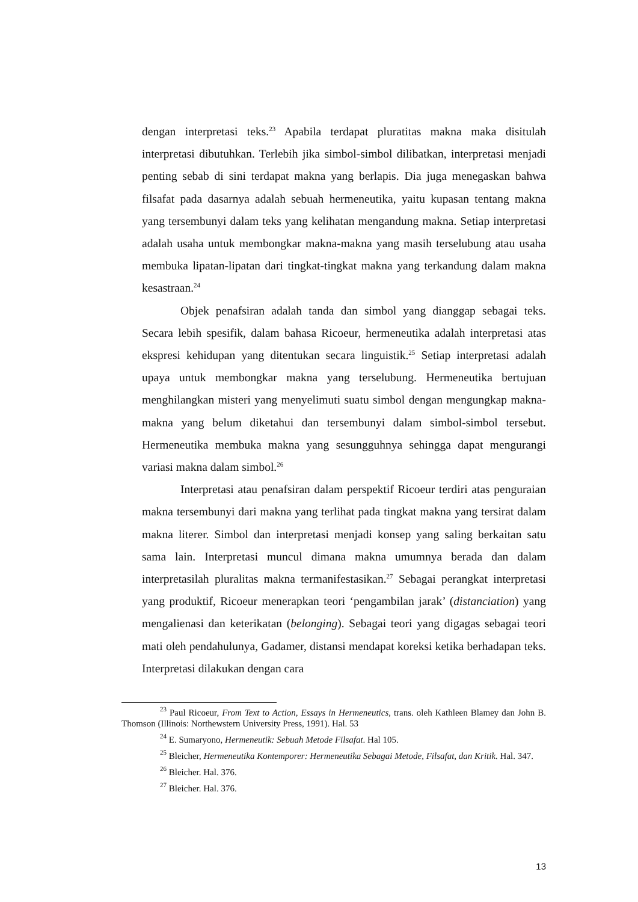dengan interpretasi teks.<sup>23</sup> Apabila terdapat pluratitas makna maka disitulah interpretasi dibutuhkan. Terlebih jika simbol-simbol dilibatkan, interpretasi menjadi penting sebab di sini terdapat makna yang berlapis. Dia juga menegaskan bahwa filsafat pada dasarnya adalah sebuah hermeneutika, yaitu kupasan tentang makna yang tersembunyi dalam teks yang kelihatan mengandung makna. Setiap interpretasi adalah usaha untuk membongkar makna-makna yang masih terselubung atau usaha membuka lipatan-lipatan dari tingkat-tingkat makna yang terkandung dalam makna kesastraan.<sup>24</sup>
Objek penafsiran adalah tanda dan simbol yang dianggap sebagai teks. Secara lebih spesifik, dalam bahasa Ricoeur, hermeneutika adalah interpretasi atas ekspresi kehidupan yang ditentukan secara linguistik.<sup>25</sup> Setiap interpretasi adalah upaya untuk membongkar makna yang terselubung. Hermeneutika bertujuan menghilangkan misteri yang menyelimuti suatu simbol dengan mengungkap makna-makna yang belum diketahui dan tersembunyi dalam simbol-simbol tersebut. Hermeneutika membuka makna yang sesungguhnya sehingga dapat mengurangi variasi makna dalam simbol.<sup>26</sup>
Interpretasi atau penafsiran dalam perspektif Ricoeur terdiri atas penguraian makna tersembunyi dari makna yang terlihat pada tingkat makna yang tersirat dalam makna literer. Simbol dan interpretasi menjadi konsep yang saling berkaitan satu sama lain. Interpretasi muncul dimana makna umumnya berada dan dalam interpretasilah pluralitas makna termanifestasikan.<sup>27</sup> Sebagai perangkat interpretasi yang produktif, Ricoeur menerapkan teori ‘pengambilan jarak’ (distanciation) yang mengalienasi dan keterikatan (belonging). Sebagai teori yang digagas sebagai teori mati oleh pendahulunya, Gadamer, distansi mendapat koreksi ketika berhadapan teks. Interpretasi dilakukan dengan cara
<sup>23</sup> Paul Ricoeur, From Text to Action, Essays in Hermeneutics, trans. oleh Kathleen Blamey dan John B. Thomson (Illinois: Northewstern University Press, 1991). Hal. 53
<sup>24</sup> E. Sumaryono, Hermeneutik: Sebuah Metode Filsafat. Hal 105.
<sup>25</sup> Bleicher, Hermeneutika Kontemporer: Hermeneutika Sebagai Metode, Filsafat, dan Kritik. Hal. 347.
<sup>26</sup> Bleicher. Hal. 376.
<sup>27</sup> Bleicher. Hal. 376.
13